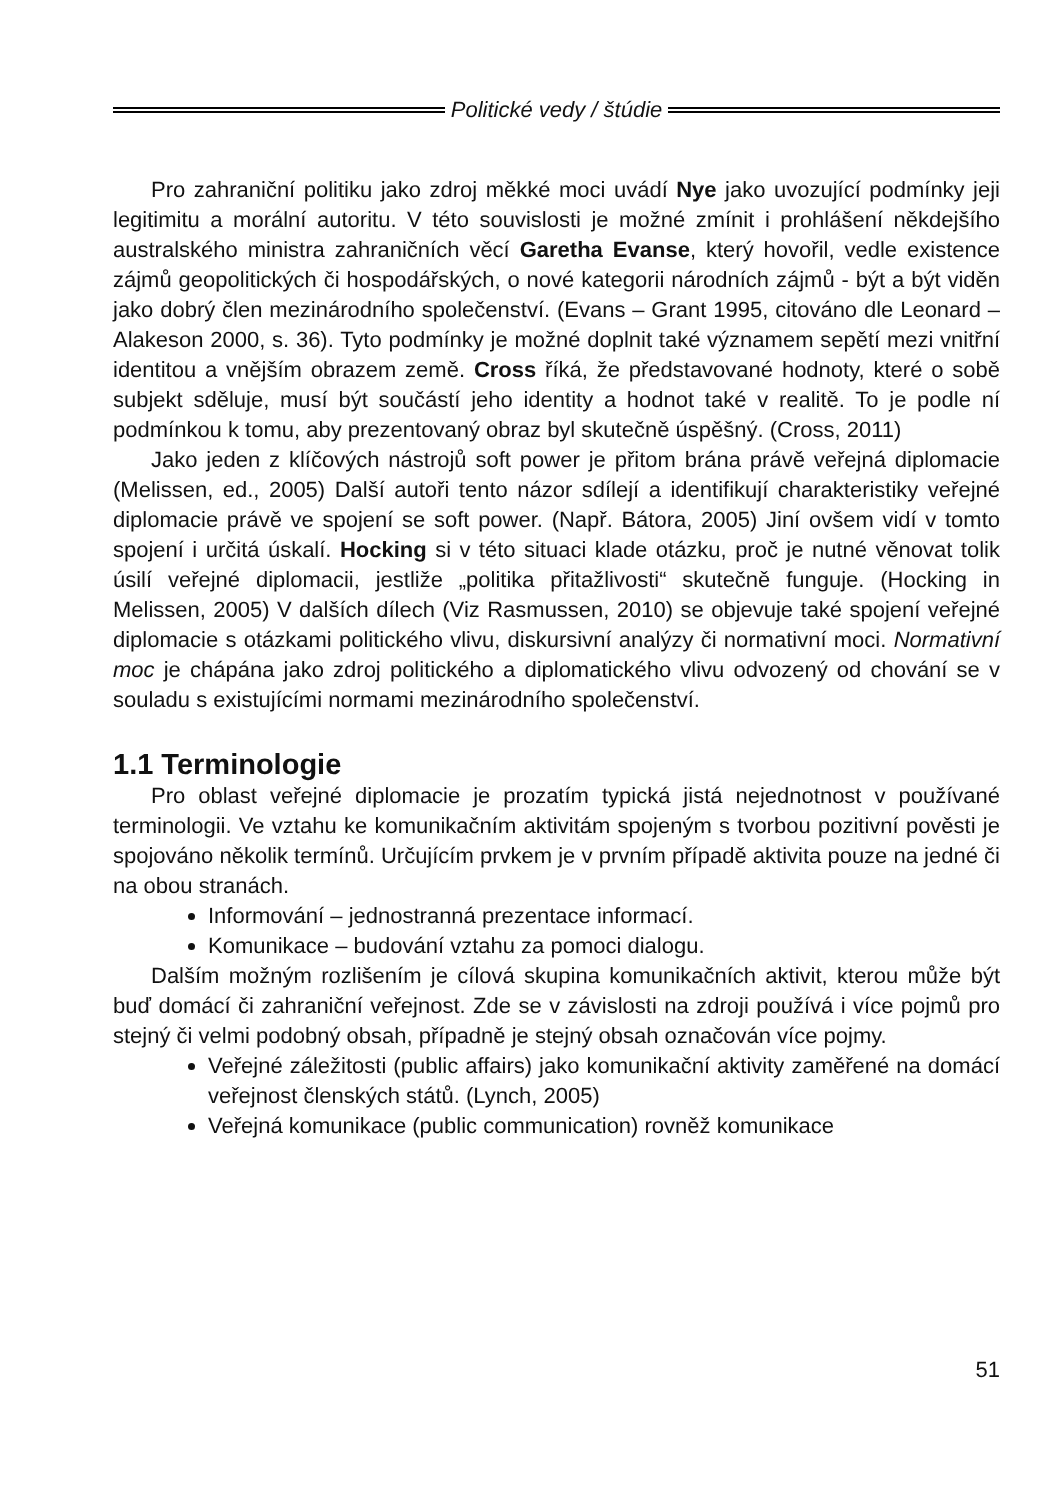Politické vedy / štúdie
Pro zahraniční politiku jako zdroj měkké moci uvádí Nye jako uvozující podmínky jeji legitimitu a morální autoritu. V této souvislosti je možné zmínit i prohlášení někdejšího australského ministra zahraničních věcí Garetha Evanse, který hovořil, vedle existence zájmů geopolitických či hospodářských, o nové kategorii národních zájmů - být a být viděn jako dobrý člen mezinárodního společenství. (Evans – Grant 1995, citováno dle Leonard – Alakeson 2000, s. 36). Tyto podmínky je možné doplnit také významem sepětí mezi vnitřní identitou a vnějším obrazem země. Cross říká, že představované hodnoty, které o sobě subjekt sděluje, musí být součástí jeho identity a hodnot také v realitě. To je podle ní podmínkou k tomu, aby prezentovaný obraz byl skutečně úspěšný. (Cross, 2011)
Jako jeden z klíčových nástrojů soft power je přitom brána právě veřejná diplomacie (Melissen, ed., 2005) Další autoři tento názor sdílejí a identifikují charakteristiky veřejné diplomacie právě ve spojení se soft power. (Např. Bátora, 2005) Jiní ovšem vidí v tomto spojení i určitá úskalí. Hocking si v této situaci klade otázku, proč je nutné věnovat tolik úsilí veřejné diplomacii, jestliže „politika přitažlivosti“ skutečně funguje. (Hocking in Melissen, 2005) V dalších dílech (Viz Rasmussen, 2010) se objevuje také spojení veřejné diplomacie s otázkami politického vlivu, diskursivní analýzy či normativní moci. Normativní moc je chápána jako zdroj politického a diplomatického vlivu odvozený od chování se v souladu s existujícími normami mezinárodního společenství.
1.1 Terminologie
Pro oblast veřejné diplomacie je prozatím typická jistá nejednotnost v používané terminologii. Ve vztahu ke komunikačním aktivitám spojeným s tvorbou pozitivní pověsti je spojováno několik termínů. Určujícím prvkem je v prvním případě aktivita pouze na jedné či na obou stranách.
Informování – jednostranná prezentace informací.
Komunikace – budování vztahu za pomoci dialogu.
Dalším možným rozlišením je cílová skupina komunikačních aktivit, kterou může být buď domácí či zahraniční veřejnost. Zde se v závislosti na zdroji používá i více pojmů pro stejný či velmi podobný obsah, případně je stejný obsah označován více pojmy.
Veřejné záležitosti (public affairs) jako komunikační aktivity zaměřené na domácí veřejnost členských států. (Lynch, 2005)
Veřejná komunikace (public communication) rovněž komunikace
51